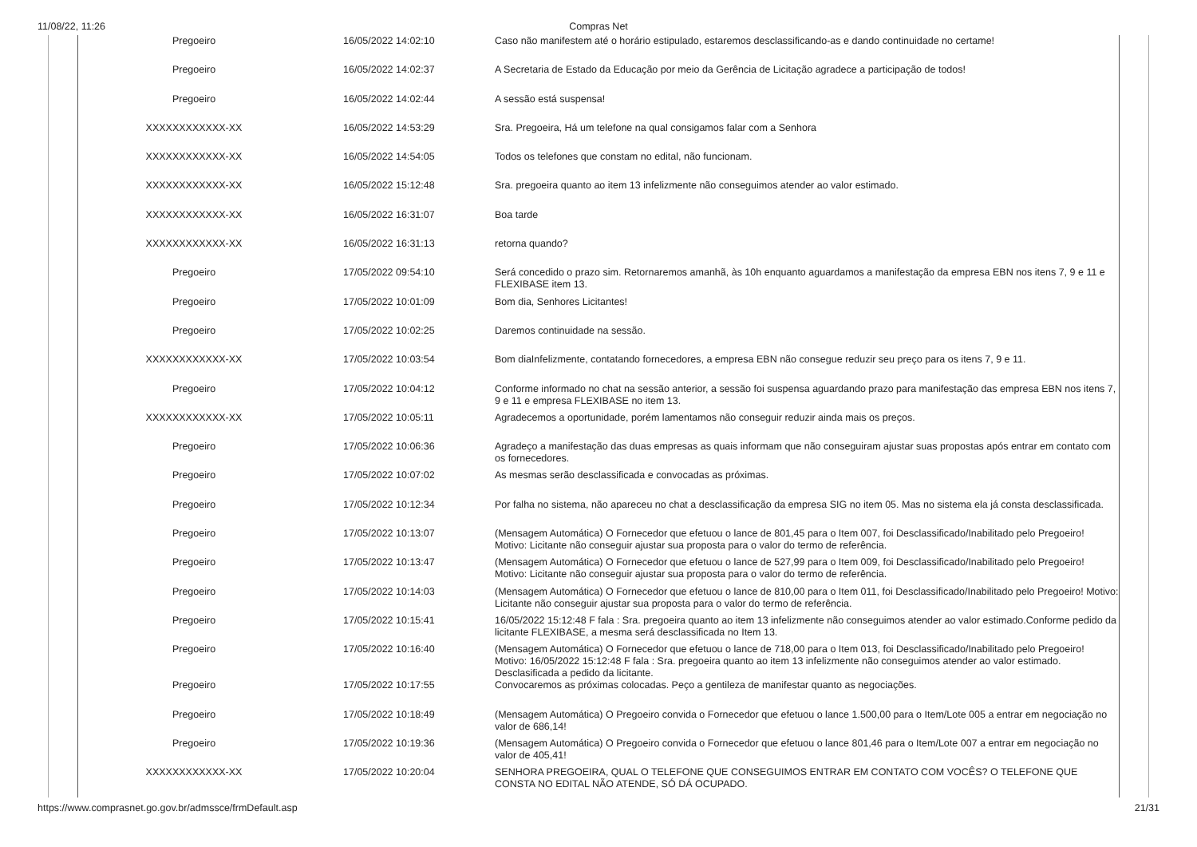11/08/22, 11:26
Compras Net
| Pregoeiro | 16/05/2022 14:02:10 | Caso não manifestem até o horário estipulado, estaremos desclassificando-as e dando continuidade no certame! |
| Pregoeiro | 16/05/2022 14:02:37 | A Secretaria de Estado da Educação por meio da Gerência de Licitação agradece a participação de todos! |
| Pregoeiro | 16/05/2022 14:02:44 | A sessão está suspensa! |
| XXXXXXXXXXXX-XX | 16/05/2022 14:53:29 | Sra. Pregoeira, Há um telefone na qual consigamos falar com a Senhora |
| XXXXXXXXXXXX-XX | 16/05/2022 14:54:05 | Todos os telefones que constam no edital, não funcionam. |
| XXXXXXXXXXXX-XX | 16/05/2022 15:12:48 | Sra. pregoeira quanto ao item 13 infelizmente não conseguimos atender ao valor estimado. |
| XXXXXXXXXXXX-XX | 16/05/2022 16:31:07 | Boa tarde |
| XXXXXXXXXXXX-XX | 16/05/2022 16:31:13 | retorna quando? |
| Pregoeiro | 17/05/2022 09:54:10 | Será concedido o prazo sim. Retornaremos amanhã, às 10h enquanto aguardamos a manifestação da empresa EBN nos itens 7, 9 e 11 e FLEXIBASE item 13. |
| Pregoeiro | 17/05/2022 10:01:09 | Bom dia, Senhores Licitantes! |
| Pregoeiro | 17/05/2022 10:02:25 | Daremos continuidade na sessão. |
| XXXXXXXXXXXX-XX | 17/05/2022 10:03:54 | Bom diaInfelizmente, contatando fornecedores, a empresa EBN não consegue reduzir seu preço para os itens 7, 9 e 11. |
| Pregoeiro | 17/05/2022 10:04:12 | Conforme informado no chat na sessão anterior, a sessão foi suspensa aguardando prazo para manifestação das empresa EBN nos itens 7, 9 e 11 e empresa FLEXIBASE no item 13. |
| XXXXXXXXXXXX-XX | 17/05/2022 10:05:11 | Agradecemos a oportunidade, porém lamentamos não conseguir reduzir ainda mais os preços. |
| Pregoeiro | 17/05/2022 10:06:36 | Agradeço a manifestação das duas empresas as quais informam que não conseguiram ajustar suas propostas após entrar em contato com os fornecedores. |
| Pregoeiro | 17/05/2022 10:07:02 | As mesmas serão desclassificada e convocadas as próximas. |
| Pregoeiro | 17/05/2022 10:12:34 | Por falha no sistema, não apareceu no chat a desclassificação da empresa SIG no item 05. Mas no sistema ela já consta desclassificada. |
| Pregoeiro | 17/05/2022 10:13:07 | (Mensagem Automática) O Fornecedor que efetuou o lance de 801,45 para o Item 007, foi Desclassificado/Inabilitado pelo Pregoeiro! Motivo: Licitante não conseguir ajustar sua proposta para o valor do termo de referência. |
| Pregoeiro | 17/05/2022 10:13:47 | (Mensagem Automática) O Fornecedor que efetuou o lance de 527,99 para o Item 009, foi Desclassificado/Inabilitado pelo Pregoeiro! Motivo: Licitante não conseguir ajustar sua proposta para o valor do termo de referência. |
| Pregoeiro | 17/05/2022 10:14:03 | (Mensagem Automática) O Fornecedor que efetuou o lance de 810,00 para o Item 011, foi Desclassificado/Inabilitado pelo Pregoeiro! Motivo: Licitante não conseguir ajustar sua proposta para o valor do termo de referência. |
| Pregoeiro | 17/05/2022 10:15:41 | 16/05/2022 15:12:48 F fala : Sra. pregoeira quanto ao item 13 infelizmente não conseguimos atender ao valor estimado.Conforme pedido da licitante FLEXIBASE, a mesma será desclassificada no Item 13. |
| Pregoeiro | 17/05/2022 10:16:40 | (Mensagem Automática) O Fornecedor que efetuou o lance de 718,00 para o Item 013, foi Desclassificado/Inabilitado pelo Pregoeiro! Motivo: 16/05/2022 15:12:48 F fala : Sra. pregoeira quanto ao item 13 infelizmente não conseguimos atender ao valor estimado. Desclasificada a pedido da licitante. |
| Pregoeiro | 17/05/2022 10:17:55 | Convocaremos as próximas colocadas. Peço a gentileza de manifestar quanto as negociações. |
| Pregoeiro | 17/05/2022 10:18:49 | (Mensagem Automática) O Pregoeiro convida o Fornecedor que efetuou o lance 1.500,00 para o Item/Lote 005 a entrar em negociação no valor de 686,14! |
| Pregoeiro | 17/05/2022 10:19:36 | (Mensagem Automática) O Pregoeiro convida o Fornecedor que efetuou o lance 801,46 para o Item/Lote 007 a entrar em negociação no valor de 405,41! |
| XXXXXXXXXXXX-XX | 17/05/2022 10:20:04 | SENHORA PREGOEIRA, QUAL O TELEFONE QUE CONSEGUIMOS ENTRAR EM CONTATO COM VOCÊS? O TELEFONE QUE CONSTA NO EDITAL NÃO ATENDE, SÓ DÁ OCUPADO. |
https://www.comprasnet.go.gov.br/admssce/frmDefault.asp 21/31